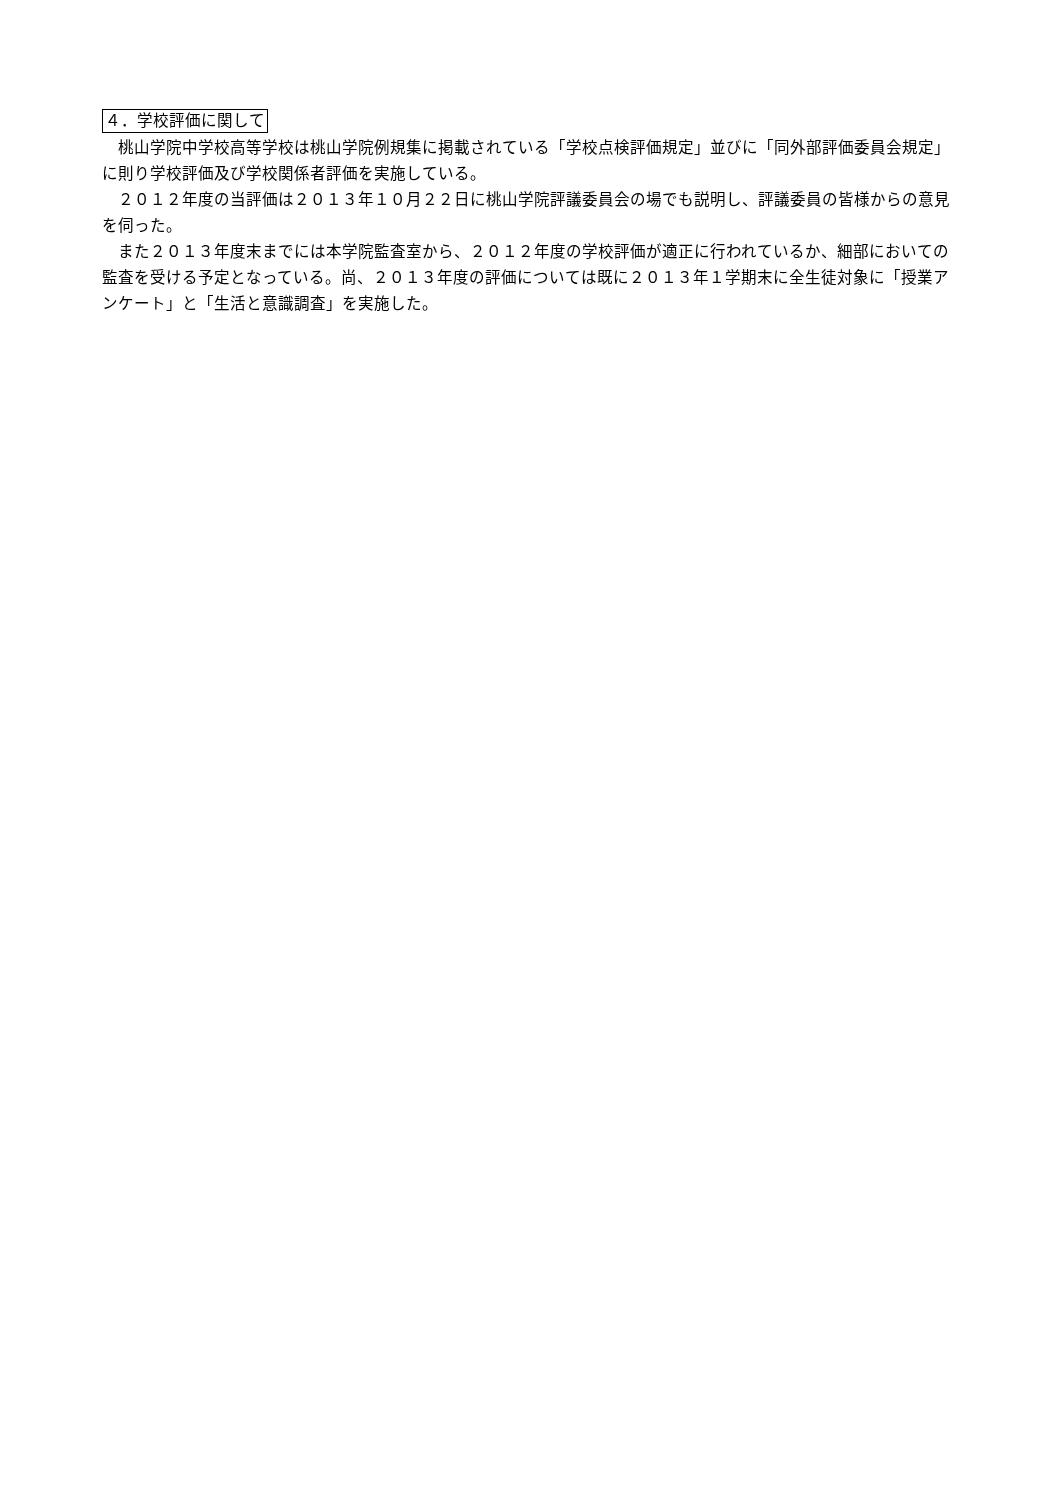４．学校評価に関して
桃山学院中学校高等学校は桃山学院例規集に掲載されている「学校点検評価規定」並びに「同外部評価委員会規定」に則り学校評価及び学校関係者評価を実施している。
２０１２年度の当評価は２０１３年１０月２２日に桃山学院評議委員会の場でも説明し、評議委員の皆様からの意見を伺った。
また２０１３年度末までには本学院監査室から、２０１２年度の学校評価が適正に行われているか、細部においての監査を受ける予定となっている。尚、２０１３年度の評価については既に２０１３年１学期末に全生徒対象に「授業アンケート」と「生活と意識調査」を実施した。